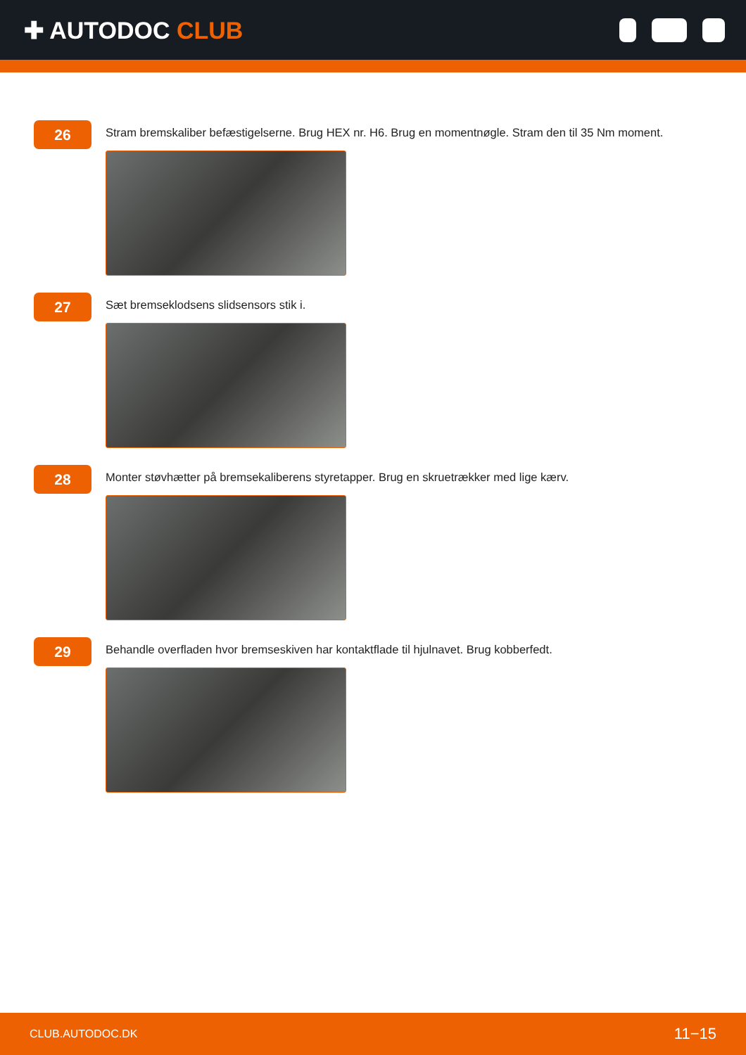✚ AUTODOC CLUB
26
Stram bremskaliber befæstigelserne. Brug HEX nr. H6. Brug en momentnøgle. Stram den til 35 Nm moment.
27
Sæt bremseklodsens slidsensors stik i.
28
Monter støvhætter på bremsekaliberens styretapper. Brug en skruetrækker med lige kærv.
29
Behandle overfladen hvor bremseskiven har kontaktflade til hjulnavet. Brug kobberfedt.
CLUB.AUTODOC.DK 11−15